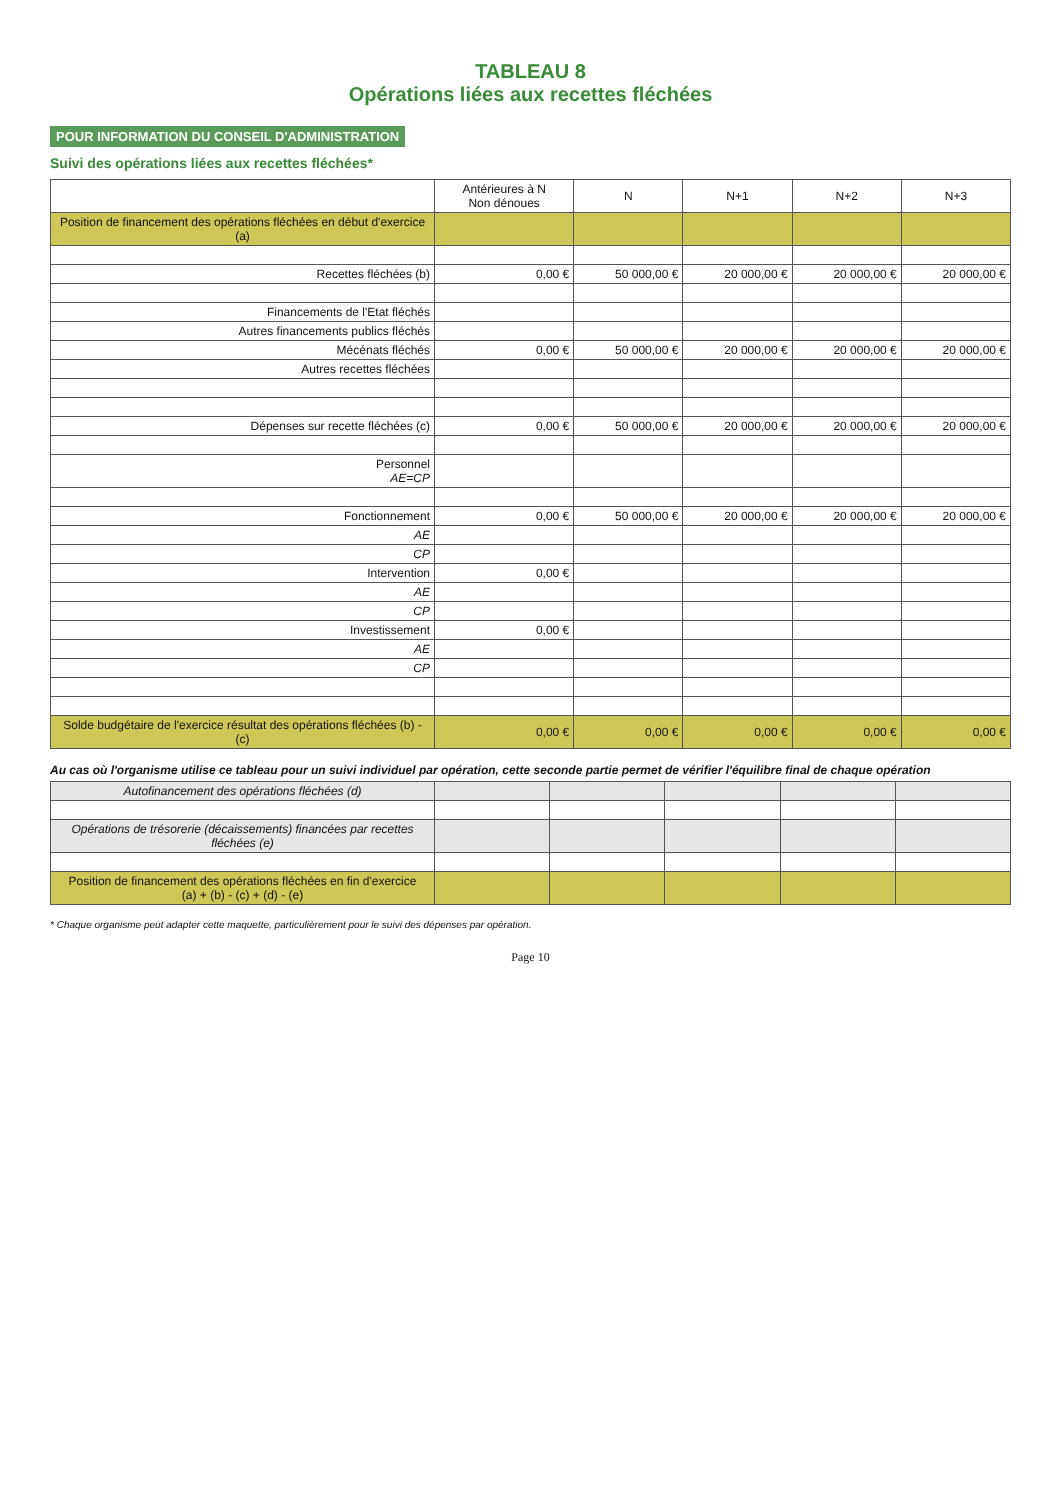TABLEAU 8
Opérations liées aux recettes fléchées
POUR INFORMATION DU CONSEIL D'ADMINISTRATION
Suivi des opérations liées aux recettes fléchées*
| | Antérieures à N Non dénoues | N | N+1 | N+2 | N+3 |
| --- | --- | --- | --- | --- | --- |
| Position de financement des opérations fléchées en début d'exercice (a) | | | | | |
| Recettes fléchées (b) | 0,00 € | 50 000,00 € | 20 000,00 € | 20 000,00 € | 20 000,00 € |
| Financements de l'Etat fléchés | | | | | |
| Autres financements publics fléchés | | | | | |
| Mécénats fléchés | 0,00 € | 50 000,00 € | 20 000,00 € | 20 000,00 € | 20 000,00 € |
| Autres recettes fléchées | | | | | |
| Dépenses sur recette fléchées (c) | 0,00 € | 50 000,00 € | 20 000,00 € | 20 000,00 € | 20 000,00 € |
| Personnel AE=CP | | | | | |
| Fonctionnement | 0,00 € | 50 000,00 € | 20 000,00 € | 20 000,00 € | 20 000,00 € |
| AE | | | | | |
| CP | | | | | |
| Intervention | 0,00 € | | | | |
| AE | | | | | |
| CP | | | | | |
| Investissement | 0,00 € | | | | |
| AE | | | | | |
| CP | | | | | |
| Solde budgétaire de l'exercice résultat des opérations fléchées (b) - (c) | 0,00 € | 0,00 € | 0,00 € | 0,00 € | 0,00 € |
Au cas où l'organisme utilise ce tableau pour un suivi individuel par opération, cette seconde partie permet de vérifier l'équilibre final de chaque opération
| Autofinancement des opérations fléchées (d) | | | | | |
| Opérations de trésorerie (décaissements) financées par recettes fléchées (e) | | | | | |
| Position de financement des opérations fléchées en fin d'exercice (a) + (b) - (c) + (d) - (e) | | | | | |
* Chaque organisme peut adapter cette maquette, particulièrement pour le suivi des dépenses par opération.
Page 10